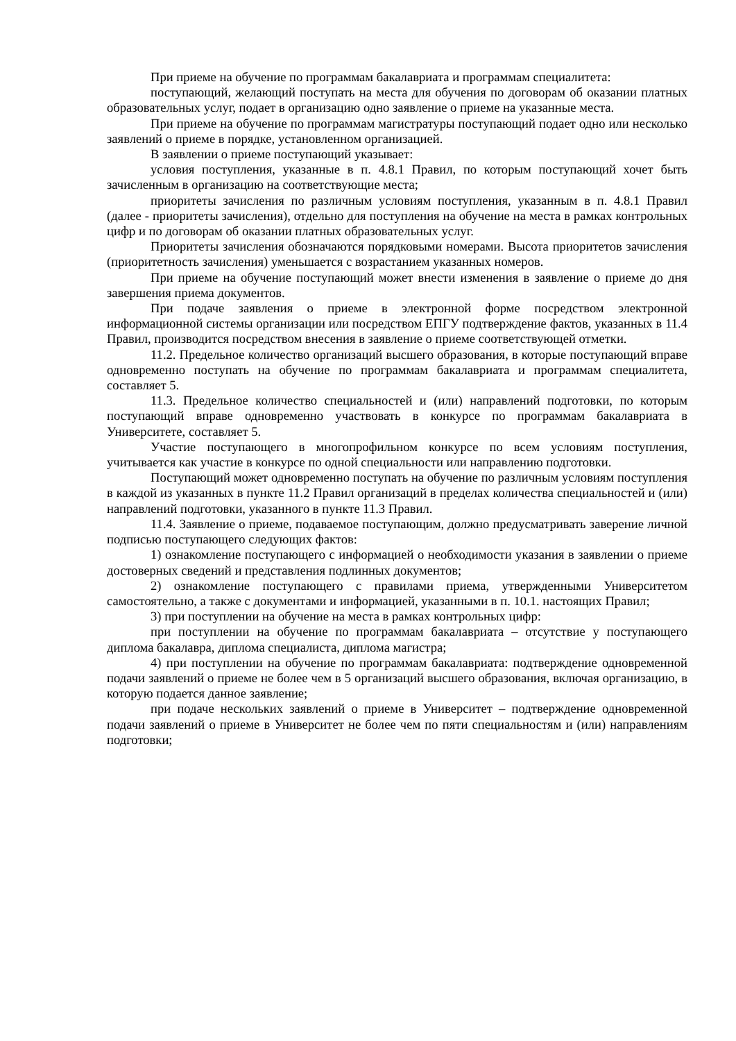При приеме на обучение по программам бакалавриата и программам специалитета:
поступающий, желающий поступать на места для обучения по договорам об оказании платных образовательных услуг, подает в организацию одно заявление о приеме на указанные места.
При приеме на обучение по программам магистратуры поступающий подает одно или несколько заявлений о приеме в порядке, установленном организацией.
В заявлении о приеме поступающий указывает:
условия поступления, указанные в п. 4.8.1 Правил, по которым поступающий хочет быть зачисленным в организацию на соответствующие места;
приоритеты зачисления по различным условиям поступления, указанным в п. 4.8.1 Правил (далее - приоритеты зачисления), отдельно для поступления на обучение на места в рамках контрольных цифр и по договорам об оказании платных образовательных услуг.
Приоритеты зачисления обозначаются порядковыми номерами. Высота приоритетов зачисления (приоритетность зачисления) уменьшается с возрастанием указанных номеров.
При приеме на обучение поступающий может внести изменения в заявление о приеме до дня завершения приема документов.
При подаче заявления о приеме в электронной форме посредством электронной информационной системы организации или посредством ЕПГУ подтверждение фактов, указанных в 11.4 Правил, производится посредством внесения в заявление о приеме соответствующей отметки.
11.2. Предельное количество организаций высшего образования, в которые поступающий вправе одновременно поступать на обучение по программам бакалавриата и программам специалитета, составляет 5.
11.3. Предельное количество специальностей и (или) направлений подготовки, по которым поступающий вправе одновременно участвовать в конкурсе по программам бакалавриата в Университете, составляет 5.
Участие поступающего в многопрофильном конкурсе по всем условиям поступления, учитывается как участие в конкурсе по одной специальности или направлению подготовки.
Поступающий может одновременно поступать на обучение по различным условиям поступления в каждой из указанных в пункте 11.2 Правил организаций в пределах количества специальностей и (или) направлений подготовки, указанного в пункте 11.3 Правил.
11.4. Заявление о приеме, подаваемое поступающим, должно предусматривать заверение личной подписью поступающего следующих фактов:
1) ознакомление поступающего с информацией о необходимости указания в заявлении о приеме достоверных сведений и представления подлинных документов;
2) ознакомление поступающего с правилами приема, утвержденными Университетом самостоятельно, а также с документами и информацией, указанными в п. 10.1. настоящих Правил;
3) при поступлении на обучение на места в рамках контрольных цифр:
при поступлении на обучение по программам бакалавриата – отсутствие у поступающего диплома бакалавра, диплома специалиста, диплома магистра;
4) при поступлении на обучение по программам бакалавриата: подтверждение одновременной подачи заявлений о приеме не более чем в 5 организаций высшего образования, включая организацию, в которую подается данное заявление;
при подаче нескольких заявлений о приеме в Университет – подтверждение одновременной подачи заявлений о приеме в Университет не более чем по пяти специальностям и (или) направлениям подготовки;